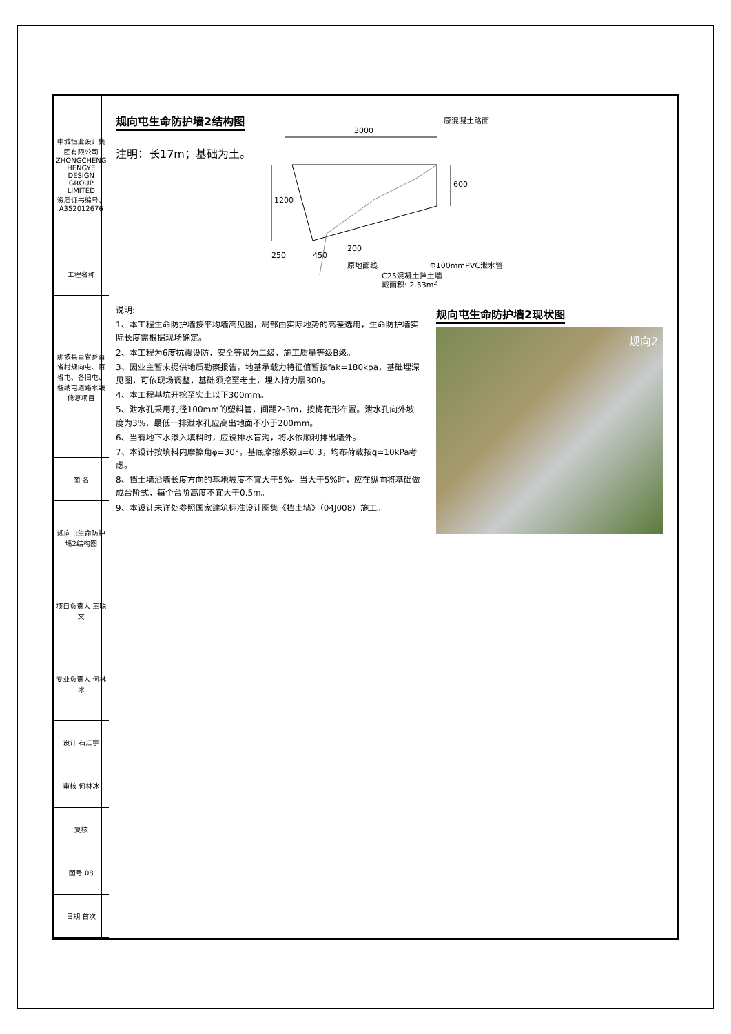| 中城恒业设计集团有限公司 ZHONGCHENG HENGYE DESIGN GROUP LIMITED 资质证书编号：A352012676 |
| 工程名称 |
| 那坡县百省乡百省村规向屯、百省屯、各旧屯、各纳屯道路水毁修复项目 |
| 图 名 |
| 规向屯生命防护墙2结构图 |
| 项目负责人 王聪文 |
| 专业负责人 何林冰 |
| 设计 石江宇 |
| 审核 何林冰 |
| 复核 |
| 图号 08 |
| 日期 首次 |
规向屯生命防护墙2结构图
注明：长17m；基础为土。
3000
1200
600
250
450
200
原混凝土路面
Φ100mmPVC泄水管
C25混凝土挡土墙
截面积: 2.53m2
原地面线
说明:
1、本工程生命防护墙按平均墙高见图，局部由实际地势的高差选用，生命防护墙实际长度需根据现场确定。
2、本工程为6度抗震设防，安全等级为二级，施工质量等级B级。
3、因业主暂未提供地质勘察报告，地基承载力特征值暂按fak=180kpa，基础埋深见图，可依现场调整，基础须挖至老土，埋入持力层300。
4、本工程基坑开挖至实土以下300mm。
5、泄水孔采用孔径100mm的塑料管，间距2-3m，按梅花形布置。泄水孔向外坡度为3%，最低一排泄水孔应高出地面不小于200mm。
6、当有地下水渗入填料时，应设排水盲沟，将水依顺利排出墙外。
7、本设计按填料内摩擦角φ=30°，基底摩擦系数μ=0.3，均布荷载按q=10kPa考虑。
8、挡土墙沿墙长度方向的基地坡度不宜大于5%。当大于5%时，应在纵向将基础做成台阶式，每个台阶高度不宜大于0.5m。
9、本设计未详处参照国家建筑标准设计图集《挡土墙》（04J008）施工。
规向屯生命防护墙2现状图
规向2